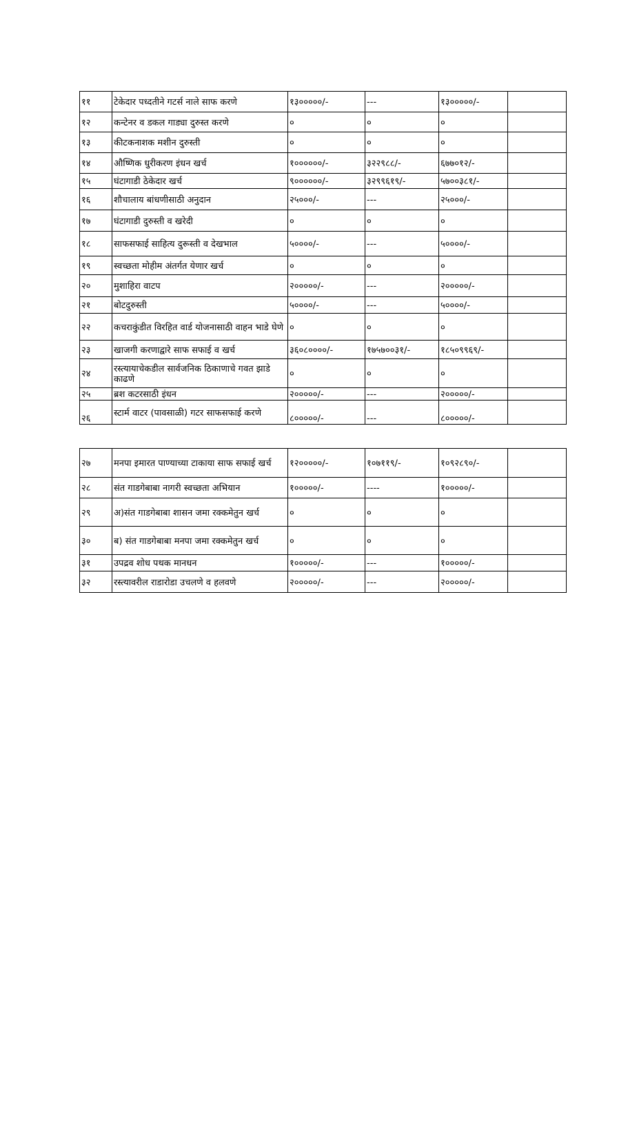| ११ | टेकेदार पध्दतीने गटर्स नाले साफ करणे | १३०००००/- | --- | १३०००००/- | |
| १२ | कन्टेनर व डकल गाड्या दुरुस्त करणे | ० | ० | ० | |
| १३ | कीटकनाशक मशीन दुरुस्ती | ० | ० | ० | |
| १४ | औष्णिक धुरीकरण इंधन खर्च | १००००००/- | ३२२९८८/- | ६७७०१२/- | |
| १५ | घंटागाडी ठेकेदार खर्च | ९००००००/- | ३२९९६१९/- | ५७००३८१/- | |
| १६ | शौचालाय बांधणीसाठी अनुदान | २५०००/- | --- | २५०००/- | |
| १७ | घंटागाडी दुरुस्ती व खरेदी | ० | ० | ० | |
| १८ | साफसफाई साहित्य दुरूस्ती व देखभाल | ५००००/- | --- | ५००००/- | |
| १९ | स्वच्छता मोहीम अंतर्गत येणार खर्च | ० | ० | ० | |
| २० | मुशाहिरा वाटप | २०००००/- | --- | २०००००/- | |
| २१ | बोटदुरुस्ती | ५००००/- | --- | ५००००/- | |
| २२ | कचराकुंडीत विरहित वार्ड योजनासाठी वाहन भाडे घेणे | ० | ० | ० | |
| २३ | खाजगी करणाद्वारे साफ सफाई व खर्च | ३६०८००००/- | १७५७००३१/- | १८५०९९६९/- | |
| २४ | रस्त्यायाचेकडील सार्वजनिक ठिकाणाचे गवत झाडे काढणे | ० | ० | ० | |
| २५ | ब्रश कटरसाठी इंधन | २०००००/- | --- | २०००००/- | |
| २६ | स्टार्म वाटर (पावसाळी) गटर साफसफाई करणे | ८०००००/- | --- | ८०००००/- | |
| २७ | मनपा इमारत पाण्याच्या टाकाया साफ सफाई खर्च | १२०००००/- | १०७११९/- | १०९२८९०/- | |
| २८ | संत गाडगेबाबा नागरी स्वच्छता अभियान | १०००००/- | ---- | १०००००/- | |
| २९ | अ)संत गाडगेबाबा शासन जमा रक्कमेतुन खर्च | ० | ० | ० | |
| ३० | ब) संत गाडगेबाबा मनपा जमा रक्कमेतुन खर्च | ० | ० | ० | |
| ३१ | उपद्रव शोध पथक मानधन | १०००००/- | --- | १०००००/- | |
| ३२ | रस्त्यावरील राडारोडा उचलणे व हलवणे | २०००००/- | --- | २०००००/- | |